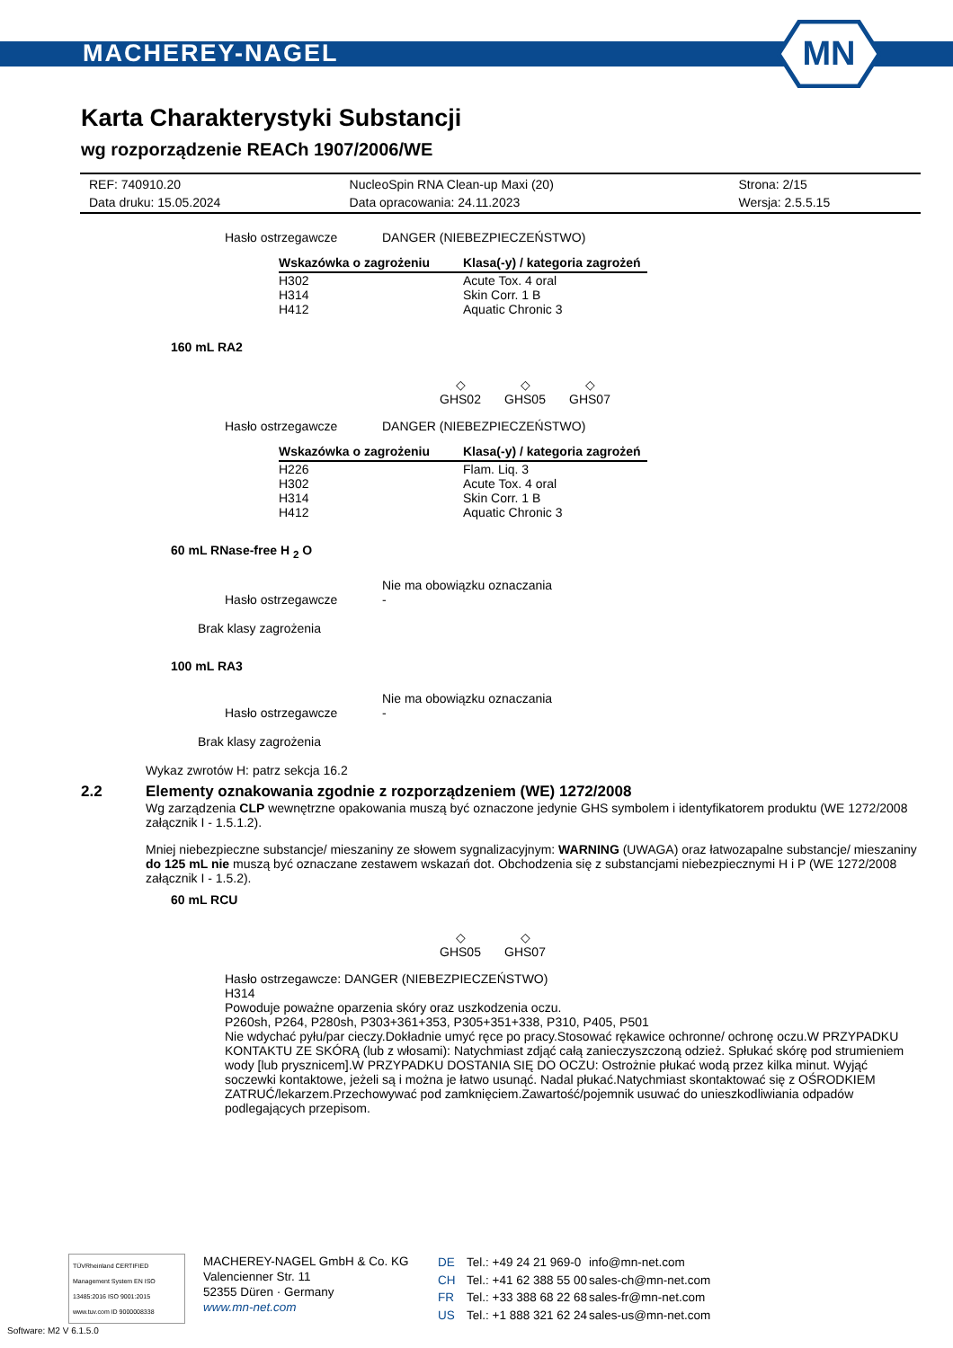MACHEREY-NAGEL
MN
Karta Charakterystyki Substancji
wg rozporządzenie REACh 1907/2006/WE
| REF: 740910.20 | NucleoSpin RNA Clean-up Maxi (20) | Strona: 2/15 |
| Data druku: 15.05.2024 | Data opracowania: 24.11.2023 | Wersja: 2.5.5.15 |
Hasło ostrzegawcze DANGER (NIEBEZPIECZEŃSTWO)
| Wskazówka o zagrożeniu | Klasa(-y) / kategoria zagrożeń |
| --- | --- |
| H302 H314 H412 | Acute Tox. 4 oral Skin Corr. 1 B Aquatic Chronic 3 |
160 mL RA2
◇
GHS02
◇
GHS05
◇
GHS07
Hasło ostrzegawcze DANGER (NIEBEZPIECZEŃSTWO)
| Wskazówka o zagrożeniu | Klasa(-y) / kategoria zagrożeń |
| --- | --- |
| H226 H302 H314 H412 | Flam. Liq. 3 Acute Tox. 4 oral Skin Corr. 1 B Aquatic Chronic 3 |
60 mL RNase-free H <sub>2</sub> O
Nie ma obowiązku oznaczania
Hasło ostrzegawcze -
Brak klasy zagrożenia
100 mL RA3
Nie ma obowiązku oznaczania
Hasło ostrzegawcze -
Brak klasy zagrożenia
Wykaz zwrotów H: patrz sekcja 16.2
2.2 Elementy oznakowania zgodnie z rozporządzeniem (WE) 1272/2008
Wg zarządzenia CLP wewnętrzne opakowania muszą być oznaczone jedynie GHS symbolem i identyfikatorem produktu (WE 1272/2008 załącznik I - 1.5.1.2).
Mniej niebezpieczne substancje/ mieszaniny ze słowem sygnalizacyjnym: WARNING (UWAGA) oraz łatwozapalne substancje/ mieszaniny do 125 mL nie muszą być oznaczane zestawem wskazań dot. Obchodzenia się z substancjami niebezpiecznymi H i P (WE 1272/2008 załącznik I - 1.5.2).
60 mL RCU
◇
GHS05
◇
GHS07
Hasło ostrzegawcze: DANGER (NIEBEZPIECZEŃSTWO)
H314
Powoduje poważne oparzenia skóry oraz uszkodzenia oczu.
P260sh, P264, P280sh, P303+361+353, P305+351+338, P310, P405, P501
Nie wdychać pyłu/par cieczy.Dokładnie umyć ręce po pracy.Stosować rękawice ochronne/ ochronę oczu.W PRZYPADKU KONTAKTU ZE SKÓRĄ (lub z włosami): Natychmiast zdjąć całą zanieczyszczoną odzież. Spłukać skórę pod strumieniem wody [lub prysznicem].W PRZYPADKU DOSTANIA SIĘ DO OCZU: Ostrożnie płukać wodą przez kilka minut. Wyjąć soczewki kontaktowe, jeżeli są i można je łatwo usunąć. Nadal płukać.Natychmiast skontaktować się z OŚRODKIEM ZATRUĆ/lekarzem.Przechowywać pod zamknięciem.Zawartość/pojemnik usuwać do unieszkodliwiania odpadów podlegających przepisom.
TÜVRheinland CERTIFIED
Management System EN ISO 13485:2016 ISO 9001:2015
www.tuv.com ID 9000008338
MACHEREY-NAGEL GmbH & Co. KG
Valencienner Str. 11
52355 Düren · Germany
www.mn-net.com
| DE | Tel.: +49 24 21 969-0 | info@mn-net.com |
| CH | Tel.: +41 62 388 55 00 | sales-ch@mn-net.com |
| FR | Tel.: +33 388 68 22 68 | sales-fr@mn-net.com |
| US | Tel.: +1 888 321 62 24 | sales-us@mn-net.com |
Software: M2 V 6.1.5.0